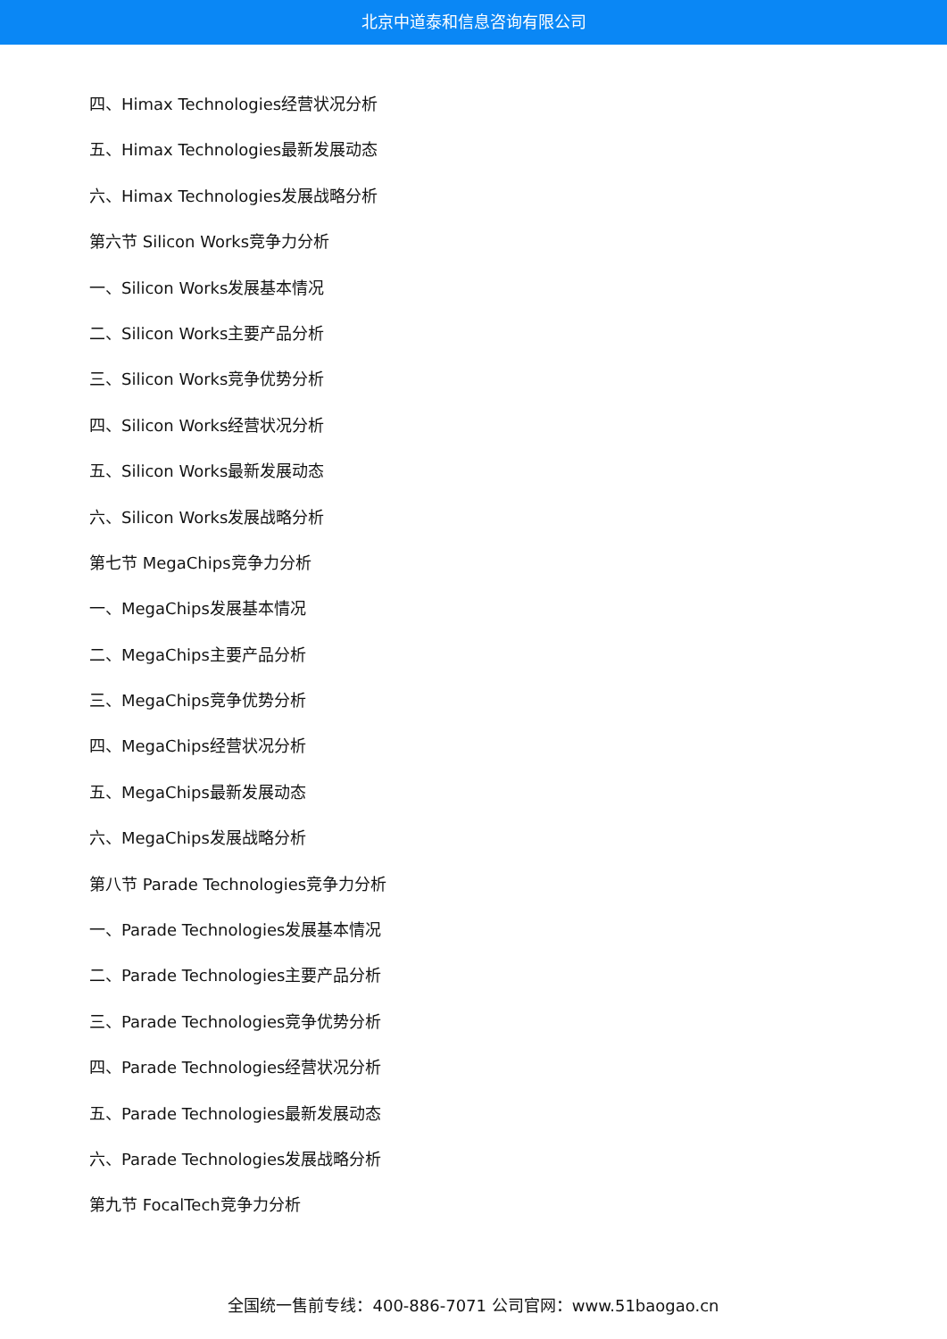北京中道泰和信息咨询有限公司
四、Himax Technologies经营状况分析
五、Himax Technologies最新发展动态
六、Himax Technologies发展战略分析
第六节 Silicon Works竞争力分析
一、Silicon Works发展基本情况
二、Silicon Works主要产品分析
三、Silicon Works竞争优势分析
四、Silicon Works经营状况分析
五、Silicon Works最新发展动态
六、Silicon Works发展战略分析
第七节 MegaChips竞争力分析
一、MegaChips发展基本情况
二、MegaChips主要产品分析
三、MegaChips竞争优势分析
四、MegaChips经营状况分析
五、MegaChips最新发展动态
六、MegaChips发展战略分析
第八节 Parade Technologies竞争力分析
一、Parade Technologies发展基本情况
二、Parade Technologies主要产品分析
三、Parade Technologies竞争优势分析
四、Parade Technologies经营状况分析
五、Parade Technologies最新发展动态
六、Parade Technologies发展战略分析
第九节 FocalTech竞争力分析
全国统一售前专线：400-886-7071 公司官网：www.51baogao.cn